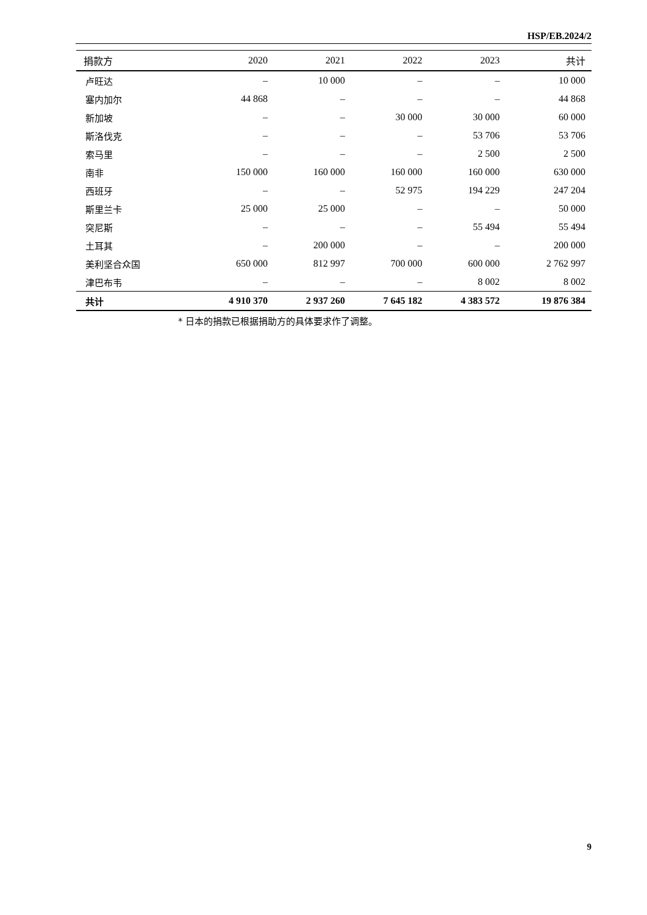HSP/EB.2024/2
| 捐款方 | 2020 | 2021 | 2022 | 2023 | 共计 |
| --- | --- | --- | --- | --- | --- |
| 卢旺达 | – | 10 000 | – | – | 10 000 |
| 塞内加尔 | 44 868 | – | – | – | 44 868 |
| 新加坡 | – | – | 30 000 | 30 000 | 60 000 |
| 斯洛伐克 | – | – | – | 53 706 | 53 706 |
| 索马里 | – | – | – | 2 500 | 2 500 |
| 南非 | 150 000 | 160 000 | 160 000 | 160 000 | 630 000 |
| 西班牙 | – | – | 52 975 | 194 229 | 247 204 |
| 斯里兰卡 | 25 000 | 25 000 | – | – | 50 000 |
| 突尼斯 | – | – | – | 55 494 | 55 494 |
| 土耳其 | – | 200 000 | – | – | 200 000 |
| 美利坚合众国 | 650 000 | 812 997 | 700 000 | 600 000 | 2 762 997 |
| 津巴布韦 | – | – | – | 8 002 | 8 002 |
| 共计 | 4 910 370 | 2 937 260 | 7 645 182 | 4 383 572 | 19 876 384 |
* 日本的捐款已根据捐助方的具体要求作了调整。
9